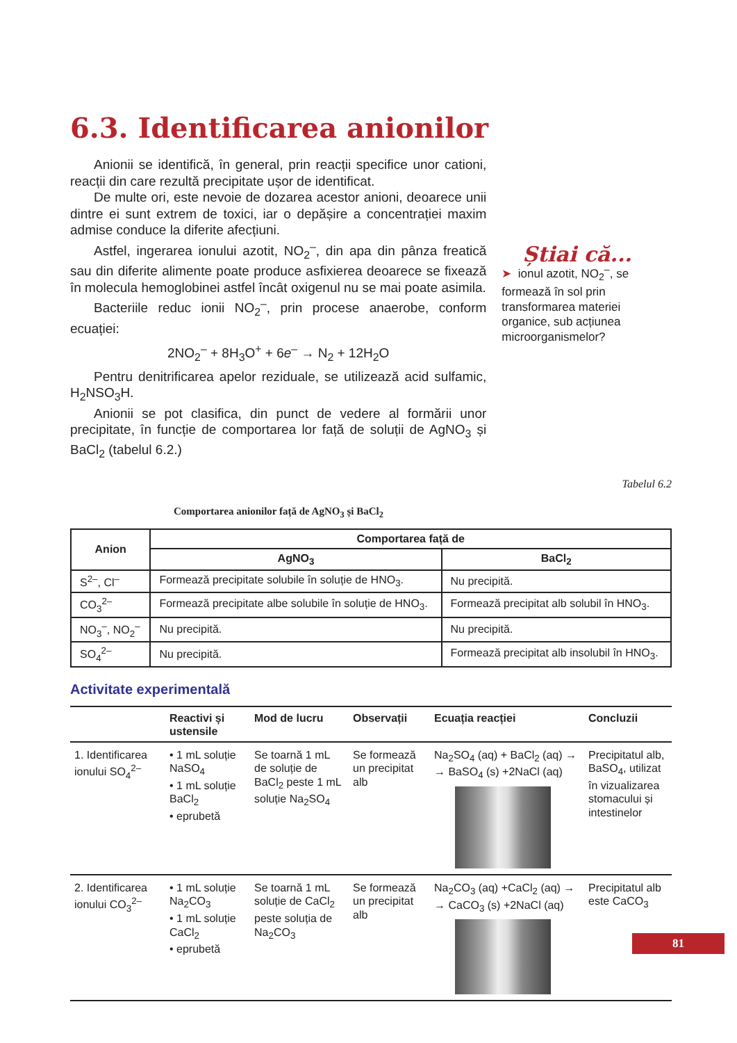6.3. Identificarea anionilor
Anionii se identifică, în general, prin reacții specifice unor cationi, reacții din care rezultă precipitate ușor de identificat.
De multe ori, este nevoie de dozarea acestor anioni, deoarece unii dintre ei sunt extrem de toxici, iar o depășire a concentrației maxim admise conduce la diferite afecțiuni.
Astfel, ingerarea ionului azotit, NO<sub>2</sub><sup>–</sup>, din apa din pânza freatică sau din diferite alimente poate produce asfixierea deoarece se fixează în molecula hemoglobinei astfel încât oxigenul nu se mai poate asimila.
Bacteriile reduc ionii NO<sub>2</sub><sup>–</sup>, prin procese anaerobe, conform ecuației:
2NO<sub>2</sub><sup>–</sup> + 8H<sub>3</sub>O<sup>+</sup> + 6e<sup>–</sup> → N<sub>2</sub> + 12H<sub>2</sub>O
Pentru denitrificarea apelor reziduale, se utilizează acid sulfamic, H<sub>2</sub>NSO<sub>3</sub>H.
Anionii se pot clasifica, din punct de vedere al formării unor precipitate, în funcție de comportarea lor față de soluții de AgNO<sub>3</sub> și BaCl<sub>2</sub> (tabelul 6.2.)
Știai că...
➤ ionul azotit, NO<sub>2</sub><sup>–</sup>, se formează în sol prin transformarea materiei organice, sub acțiunea microorganismelor?
Tabelul 6.2
Comportarea anionilor față de AgNO<sub>3</sub> și BaCl<sub>2</sub>
| Anion | Comportarea față de | |
| --- | --- | --- |
| | AgNO<sub>3</sub> | BaCl<sub>2</sub> |
| S<sup>2–</sup>, Cl<sup>–</sup> | Formează precipitate solubile în soluție de HNO<sub>3</sub>. | Nu precipită. |
| CO<sub>3</sub><sup>2–</sup> | Formează precipitate albe solubile în soluție de HNO<sub>3</sub>. | Formează precipitat alb solubil în HNO<sub>3</sub>. |
| NO<sub>3</sub><sup>–</sup>, NO<sub>2</sub><sup>–</sup> | Nu precipită. | Nu precipită. |
| SO<sub>4</sub><sup>2–</sup> | Nu precipită. | Formează precipitat alb insolubil în HNO<sub>3</sub>. |
Activitate experimentală
| | Reactivi și ustensile | Mod de lucru | Observații | Ecuația reacției | Concluzii |
| --- | --- | --- | --- | --- | --- |
| 1. Identificarea ionului SO<sub>4</sub><sup>2–</sup> | • 1 mL soluție NaSO<sub>4</sub> • 1 mL soluție BaCl<sub>2</sub> • eprubetă | Se toarnă 1 mL de soluție de BaCl<sub>2</sub> peste 1 mL soluție Na<sub>2</sub>SO<sub>4</sub> | Se formează un precipitat alb | Na<sub>2</sub>SO<sub>4</sub> (aq) + BaCl<sub>2</sub> (aq) → → BaSO<sub>4</sub> (s) +2NaCl (aq) | Precipitatul alb, BaSO<sub>4</sub>, utilizat în vizualizarea stomacului și intestinelor |
| 2. Identificarea ionului CO<sub>3</sub><sup>2–</sup> | • 1 mL soluție Na<sub>2</sub>CO<sub>3</sub> • 1 mL soluție CaCl<sub>2</sub> • eprubetă | Se toarnă 1 mL soluție de CaCl<sub>2</sub> peste soluția de Na<sub>2</sub>CO<sub>3</sub> | Se formează un precipitat alb | Na<sub>2</sub>CO<sub>3</sub> (aq) +CaCl<sub>2</sub> (aq) → → CaCO<sub>3</sub> (s) +2NaCl (aq) | Precipitatul alb este CaCO<sub>3</sub> |
81